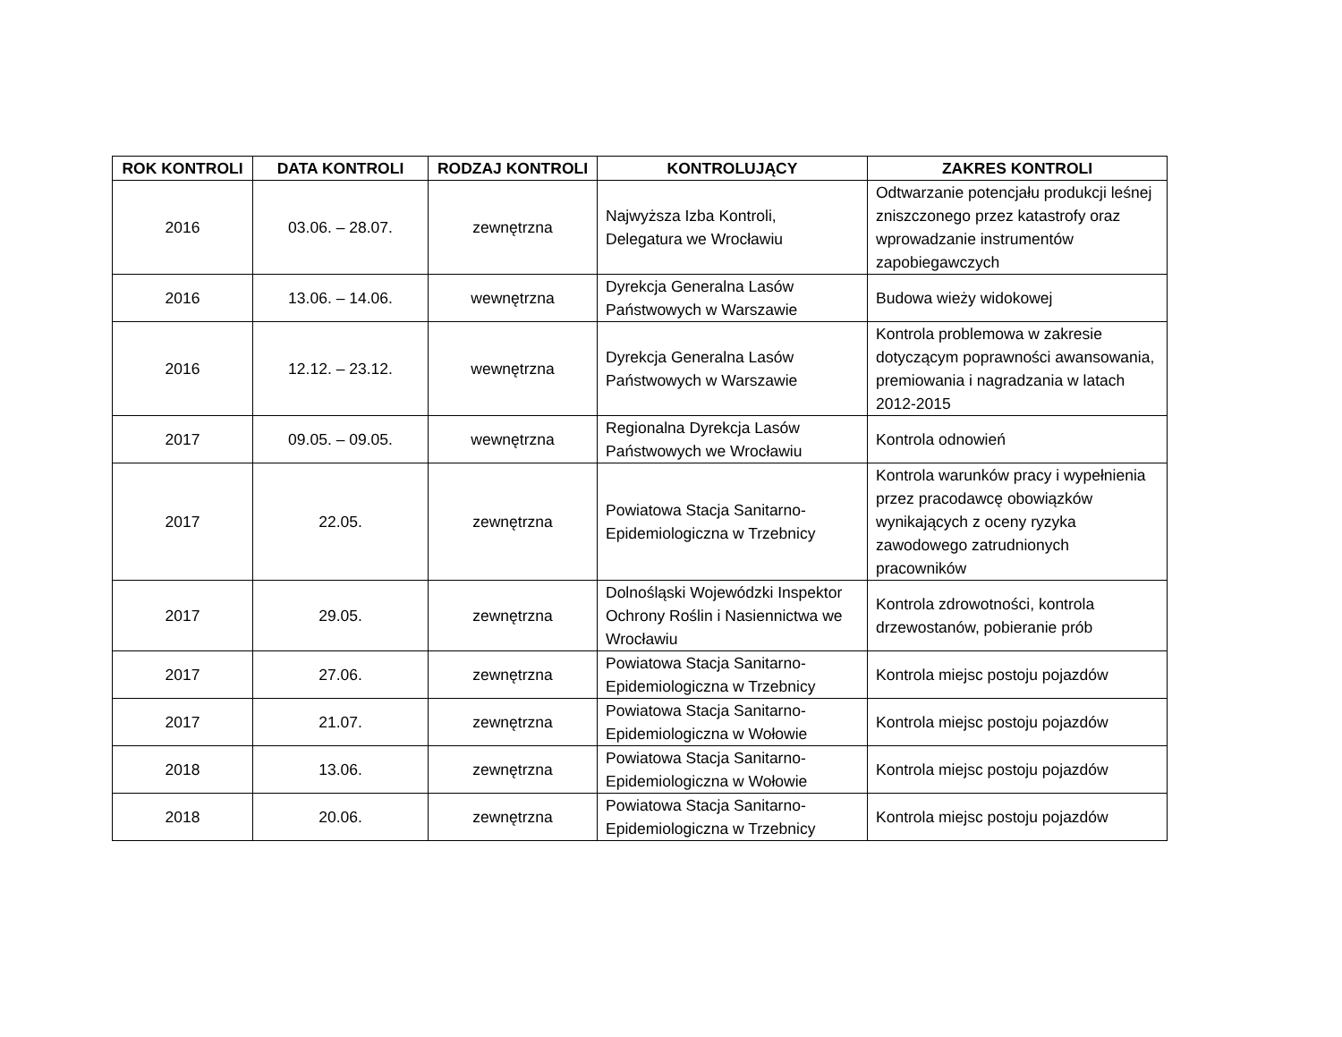| ROK KONTROLI | DATA KONTROLI | RODZAJ KONTROLI | KONTROLUJĄCY | ZAKRES KONTROLI |
| --- | --- | --- | --- | --- |
| 2016 | 03.06. – 28.07. | zewnętrzna | Najwyższa Izba Kontroli, Delegatura we Wrocławiu | Odtwarzanie potencjału produkcji leśnej zniszczonego przez katastrofy oraz wprowadzanie instrumentów zapobiegawczych |
| 2016 | 13.06. – 14.06. | wewnętrzna | Dyrekcja Generalna Lasów Państwowych w Warszawie | Budowa wieży widokowej |
| 2016 | 12.12. – 23.12. | wewnętrzna | Dyrekcja Generalna Lasów Państwowych w Warszawie | Kontrola problemowa w zakresie dotyczącym poprawności awansowania, premiowania i nagradzania w latach 2012-2015 |
| 2017 | 09.05. – 09.05. | wewnętrzna | Regionalna Dyrekcja Lasów Państwowych we Wrocławiu | Kontrola odnowień |
| 2017 | 22.05. | zewnętrzna | Powiatowa Stacja Sanitarno-Epidemiologiczna w Trzebnicy | Kontrola warunków pracy i wypełnienia przez pracodawcę obowiązków wynikających z oceny ryzyka zawodowego zatrudnionych pracowników |
| 2017 | 29.05. | zewnętrzna | Dolnośląski Wojewódzki Inspektor Ochrony Roślin i Nasiennictwa we Wrocławiu | Kontrola zdrowotności, kontrola drzewostanów, pobieranie prób |
| 2017 | 27.06. | zewnętrzna | Powiatowa Stacja Sanitarno-Epidemiologiczna w Trzebnicy | Kontrola miejsc postoju pojazdów |
| 2017 | 21.07. | zewnętrzna | Powiatowa Stacja Sanitarno-Epidemiologiczna w Wołowie | Kontrola miejsc postoju pojazdów |
| 2018 | 13.06. | zewnętrzna | Powiatowa Stacja Sanitarno-Epidemiologiczna w Wołowie | Kontrola miejsc postoju pojazdów |
| 2018 | 20.06. | zewnętrzna | Powiatowa Stacja Sanitarno-Epidemiologiczna w Trzebnicy | Kontrola miejsc postoju pojazdów |